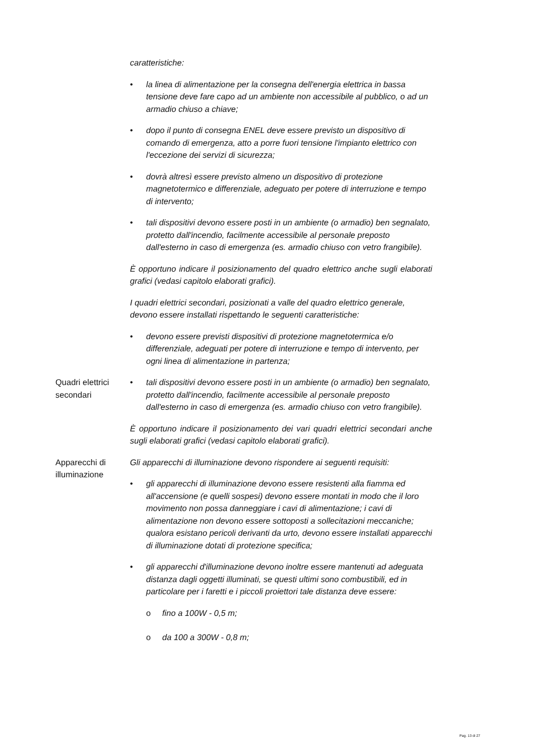caratteristiche:
• la linea di alimentazione per la consegna dell'energia elettrica in bassa tensione deve fare capo ad un ambiente non accessibile al pubblico, o ad un armadio chiuso a chiave;
• dopo il punto di consegna ENEL deve essere previsto un dispositivo di comando di emergenza, atto a porre fuori tensione l'impianto elettrico con l'eccezione dei servizi di sicurezza;
• dovrà altresì essere previsto almeno un dispositivo di protezione magnetotermico e differenziale, adeguato per potere di interruzione e tempo di intervento;
• tali dispositivi devono essere posti in un ambiente (o armadio) ben segnalato, protetto dall'incendio, facilmente accessibile al personale preposto dall'esterno in caso di emergenza (es. armadio chiuso con vetro frangibile).
È opportuno indicare il posizionamento del quadro elettrico anche sugli elaborati grafici (vedasi capitolo elaborati grafici).
I quadri elettrici secondari, posizionati a valle del quadro elettrico generale, devono essere installati rispettando le seguenti caratteristiche:
• devono essere previsti dispositivi di protezione magnetotermica e/o differenziale, adeguati per potere di interruzione e tempo di intervento, per ogni linea di alimentazione in partenza;
Quadri elettrici secondari • tali dispositivi devono essere posti in un ambiente (o armadio) ben segnalato, protetto dall'incendio, facilmente accessibile al personale preposto dall'esterno in caso di emergenza (es. armadio chiuso con vetro frangibile).
È opportuno indicare il posizionamento dei vari quadri elettrici secondari anche sugli elaborati grafici (vedasi capitolo elaborati grafici).
Apparecchi di illuminazione
Gli apparecchi di illuminazione devono rispondere ai seguenti requisiti:
• gli apparecchi di illuminazione devono essere resistenti alla fiamma ed all'accensione (e quelli sospesi) devono essere montati in modo che il loro movimento non possa danneggiare i cavi di alimentazione; i cavi di alimentazione non devono essere sottoposti a sollecitazioni meccaniche; qualora esistano pericoli derivanti da urto, devono essere installati apparecchi di illuminazione dotati di protezione specifica;
• gli apparecchi d'illuminazione devono inoltre essere mantenuti ad adeguata distanza dagli oggetti illuminati, se questi ultimi sono combustibili, ed in particolare per i faretti e i piccoli proiettori tale distanza deve essere:
o fino a 100W - 0,5 m;
o da 100 a 300W - 0,8 m;
Pag. 13 di 27